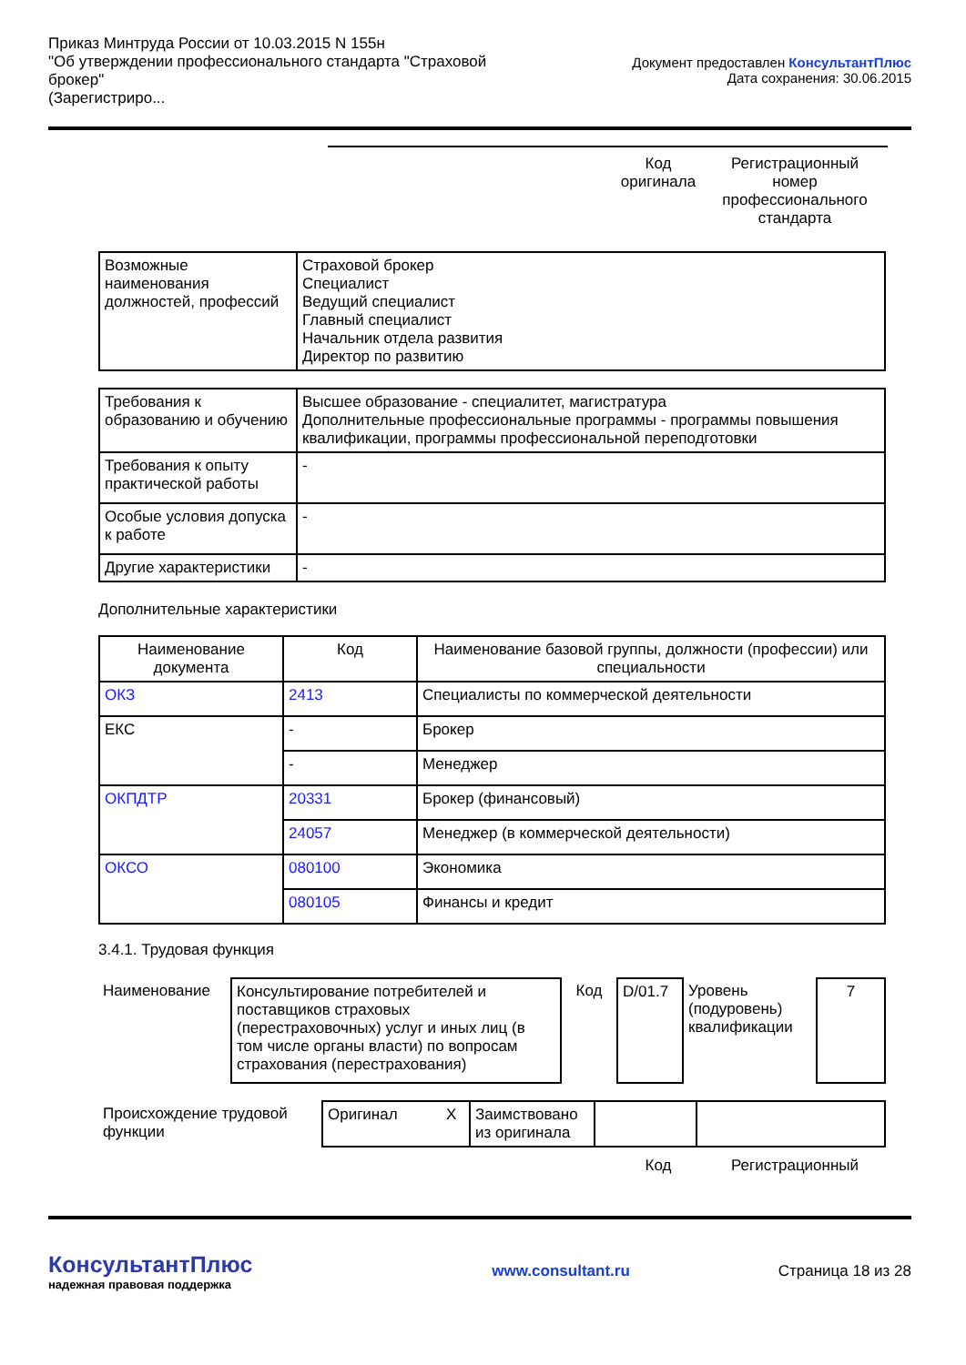Приказ Минтруда России от 10.03.2015 N 155н
"Об утверждении профессионального стандарта "Страховой брокер"
(Зарегистриро...
Документ предоставлен КонсультантПлюс
Дата сохранения: 30.06.2015
Код оригинала
Регистрационный номер профессионального стандарта
| Возможные наименования должностей, профессий | Страховой брокер Специалист Ведущий специалист Главный специалист Начальник отдела развития Директор по развитию |
| Требования к образованию и обучению | Высшее образование - специалитет, магистратура Дополнительные профессиональные программы - программы повышения квалификации, программы профессиональной переподготовки |
| Требования к опыту практической работы | - |
| Особые условия допуска к работе | - |
| Другие характеристики | - |
Дополнительные характеристики
| Наименование документа | Код | Наименование базовой группы, должности (профессии) или специальности |
| --- | --- | --- |
| ОКЗ | 2413 | Специалисты по коммерческой деятельности |
| ЕКС | - | Брокер |
| | - | Менеджер |
| ОКПДТР | 20331 | Брокер (финансовый) |
| | 24057 | Менеджер (в коммерческой деятельности) |
| ОКСО | 080100 | Экономика |
| | 080105 | Финансы и кредит |
3.4.1. Трудовая функция
| Наименование | Консультирование потребителей и поставщиков страховых (перестраховочных) услуг и иных лиц (в том числе органы власти) по вопросам страхования (перестрахования) | Код | D/01.7 | Уровень (подуровень) квалификации | 7 |
| Происхождение трудовой функции | Оригинал | X | Заимствовано из оригинала | | |
Код Регистрационный
КонсультантПлюс
надежная правовая поддержка
www.consultant.ru Страница 18 из 28